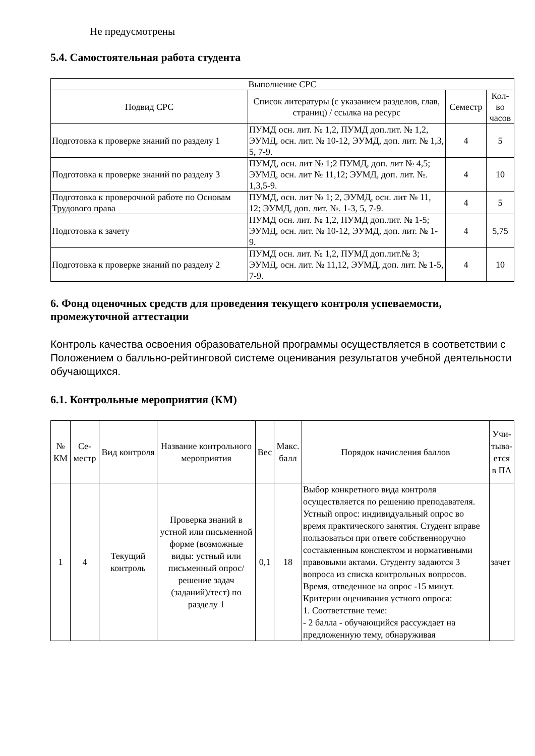Не предусмотрены
5.4. Самостоятельная работа студента
| Выполнение СРС | | | |
| --- | --- | --- | --- |
| Подвид СРС | Список литературы (с указанием разделов, глав, страниц) / ссылка на ресурс | Семестр | Кол-во часов |
| Подготовка к проверке знаний по разделу 1 | ПУМД осн. лит. № 1,2, ПУМД доп.лит. № 1,2, ЭУМД, осн. лит. № 10-12, ЭУМД, доп. лит. № 1,3, 5, 7-9. | 4 | 5 |
| Подготовка к проверке знаний по разделу 3 | ПУМД, осн. лит № 1;2 ПУМД, доп. лит № 4,5; ЭУМД, осн. лит № 11,12; ЭУМД, доп. лит. №. 1,3,5-9. | 4 | 10 |
| Подготовка к проверочной работе по Основам Трудового права | ПУМД, осн. лит № 1; 2, ЭУМД, осн. лит № 11, 12; ЭУМД, доп. лит. №. 1-3, 5, 7-9. | 4 | 5 |
| Подготовка к зачету | ПУМД осн. лит. № 1,2, ПУМД доп.лит. № 1-5; ЭУМД, осн. лит. № 10-12, ЭУМД, доп. лит. № 1-9. | 4 | 5,75 |
| Подготовка к проверке знаний по разделу 2 | ПУМД осн. лит. № 1,2, ПУМД доп.лит.№ 3; ЭУМД, осн. лит. № 11,12, ЭУМД, доп. лит. № 1-5, 7-9. | 4 | 10 |
6. Фонд оценочных средств для проведения текущего контроля успеваемости, промежуточной аттестации
Контроль качества освоения образовательной программы осуществляется в соответствии с Положением о балльно-рейтинговой системе оценивания результатов учебной деятельности обучающихся.
6.1. Контрольные мероприятия (КМ)
| № КМ | Се-местр | Вид контроля | Название контрольного мероприятия | Вес | Макс. балл | Порядок начисления баллов | Учи-тыва-ется в ПА |
| --- | --- | --- | --- | --- | --- | --- | --- |
| 1 | 4 | Текущий контроль | Проверка знаний в устной или письменной форме (возможные виды: устный или письменный опрос/решение задач (заданий)/тест) по разделу 1 | 0,1 | 18 | Выбор конкретного вида контроля осуществляется по решению преподавателя. Устный опрос: индивидуальный опрос во время практического занятия. Студент вправе пользоваться при ответе собственноручно составленным конспектом и нормативными правовыми актами. Студенту задаются 3 вопроса из списка контрольных вопросов. Время, отведенное на опрос -15 минут. Критерии оценивания устного опроса: 1. Соответствие теме: - 2 балла - обучающийся рассуждает на предложенную тему, обнаруживая | зачет |